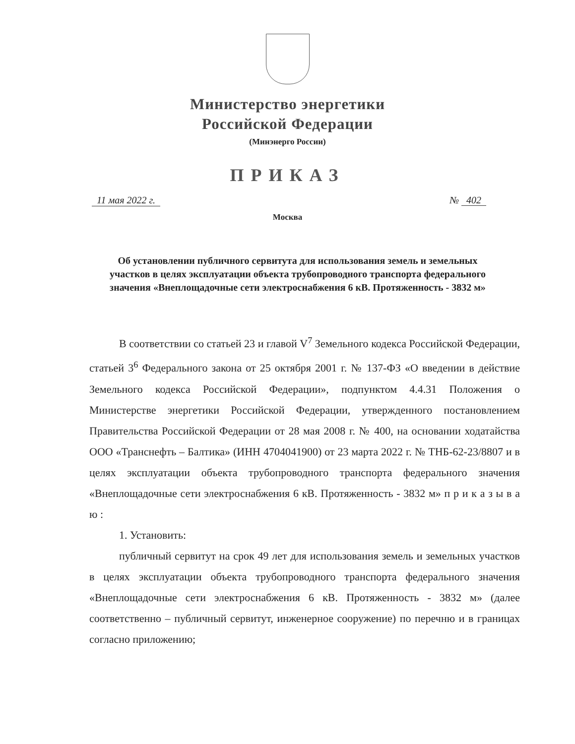Министерство энергетики
Российской Федерации
(Минэнерго России)
ПРИКАЗ
11 мая 2022 г. № 402
Москва
Об установлении публичного сервитута для использования земель и земельных участков в целях эксплуатации объекта трубопроводного транспорта федерального значения «Внеплощадочные сети электроснабжения 6 кВ. Протяженность - 3832 м»
В соответствии со статьей 23 и главой V<sup>7</sup> Земельного кодекса Российской Федерации, статьей 3<sup>6</sup> Федерального закона от 25 октября 2001 г. № 137-ФЗ «О введении в действие Земельного кодекса Российской Федерации», подпунктом 4.4.31 Положения о Министерстве энергетики Российской Федерации, утвержденного постановлением Правительства Российской Федерации от 28 мая 2008 г. № 400, на основании ходатайства ООО «Транснефть – Балтика» (ИНН 4704041900) от 23 марта 2022 г. № ТНБ-62-23/8807 и в целях эксплуатации объекта трубопроводного транспорта федерального значения «Внеплощадочные сети электроснабжения 6 кВ. Протяженность - 3832 м» п р и к а з ы в а ю :
1. Установить:
публичный сервитут на срок 49 лет для использования земель и земельных участков в целях эксплуатации объекта трубопроводного транспорта федерального значения «Внеплощадочные сети электроснабжения 6 кВ. Протяженность - 3832 м» (далее соответственно – публичный сервитут, инженерное сооружение) по перечню и в границах согласно приложению;